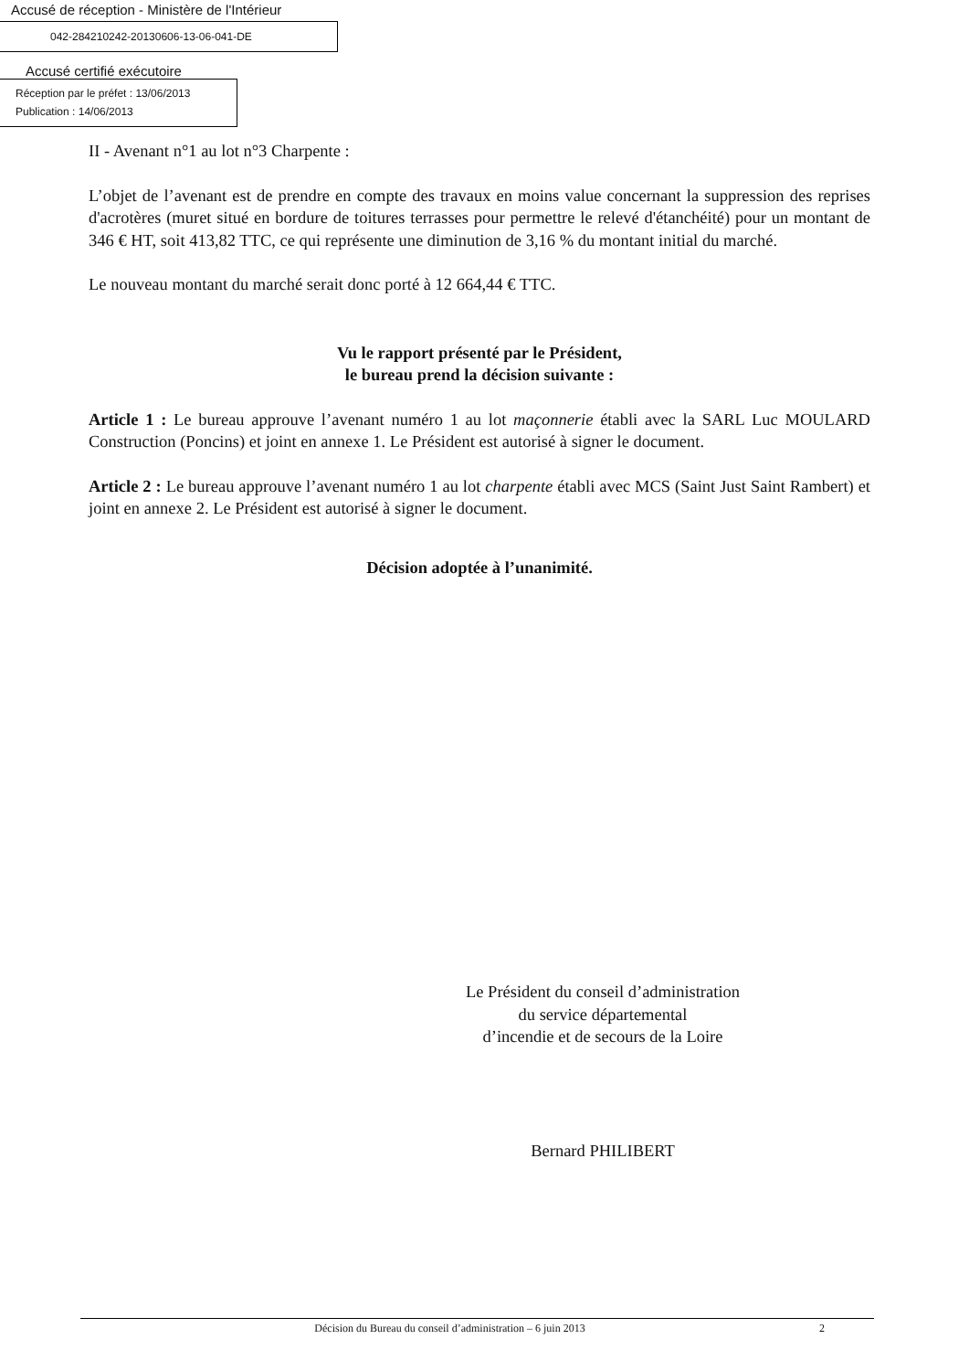Accusé de réception - Ministère de l'Intérieur
042-284210242-20130606-13-06-041-DE
Accusé certifié exécutoire
Réception par le préfet : 13/06/2013
Publication : 14/06/2013
II - Avenant n°1 au lot n°3 Charpente :
L’objet de l’avenant est de prendre en compte des travaux en moins value concernant la suppression des reprises d'acrotères (muret situé en bordure de toitures terrasses pour permettre le relevé d'étanchéité) pour un montant de 346 € HT, soit 413,82 TTC, ce qui représente une diminution de 3,16 % du montant initial du marché.
Le nouveau montant du marché serait donc porté à 12 664,44 € TTC.
Vu le rapport présenté par le Président,
le bureau prend la décision suivante :
Article 1 : Le bureau approuve l’avenant numéro 1 au lot maçonnerie établi avec la SARL Luc MOULARD Construction (Poncins) et joint en annexe 1. Le Président est autorisé à signer le document.
Article 2 : Le bureau approuve l’avenant numéro 1 au lot charpente établi avec MCS (Saint Just Saint Rambert) et joint en annexe 2. Le Président est autorisé à signer le document.
Décision adoptée à l’unanimité.
Le Président du conseil d’administration
du service départemental
d’incendie et de secours de la Loire
Bernard PHILIBERT
Décision du Bureau du conseil d’administration – 6 juin 2013 2